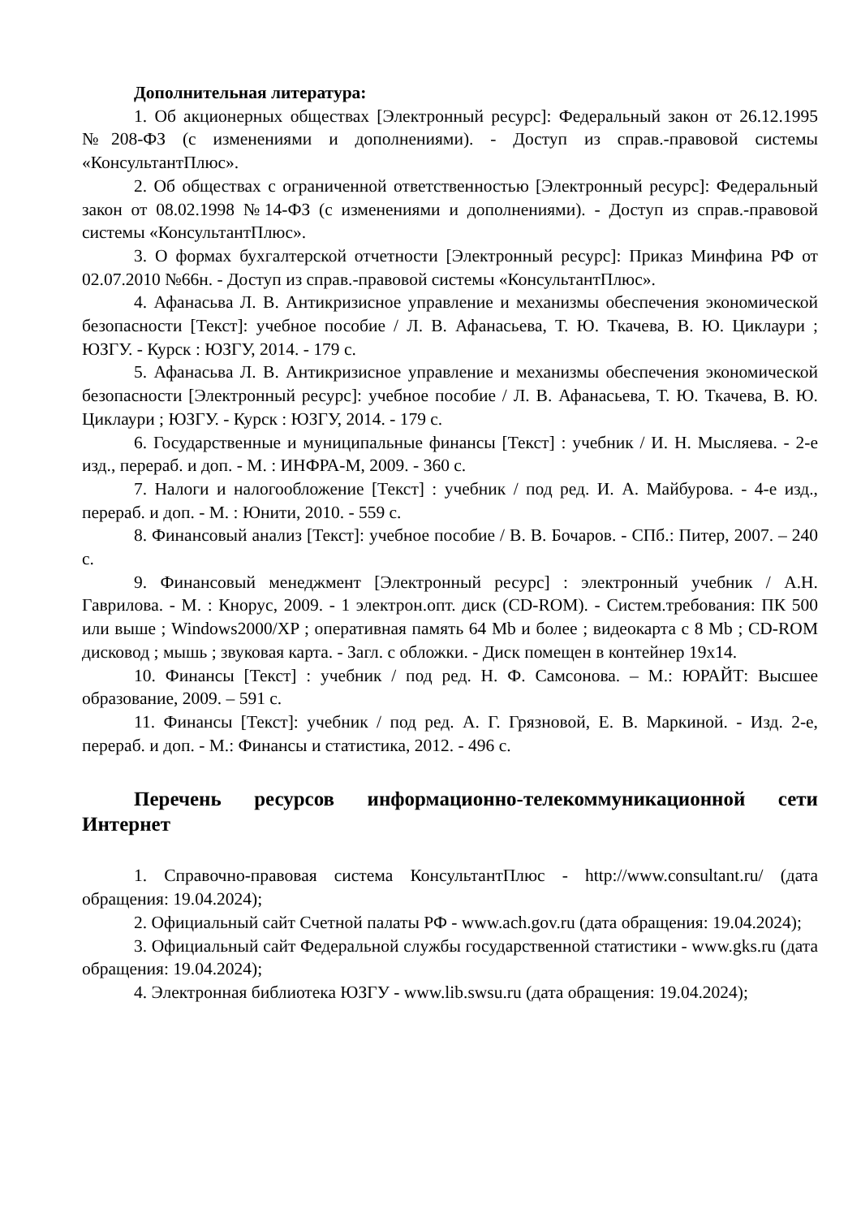Дополнительная литература:
1. Об акционерных обществах [Электронный ресурс]: Федеральный закон от 26.12.1995 №208-ФЗ (с изменениями и дополнениями). - Доступ из справ.-правовой системы «КонсультантПлюс».
2. Об обществах с ограниченной ответственностью [Электронный ресурс]: Федеральный закон от 08.02.1998 №14-ФЗ (с изменениями и дополнениями). - Доступ из справ.-правовой системы «КонсультантПлюс».
3. О формах бухгалтерской отчетности [Электронный ресурс]: Приказ Минфина РФ от 02.07.2010 №66н. - Доступ из справ.-правовой системы «КонсультантПлюс».
4. Афанасьва Л. В. Антикризисное управление и механизмы обеспечения экономической безопасности [Текст]: учебное пособие / Л. В. Афанасьева, Т. Ю. Ткачева, В. Ю. Циклаури ; ЮЗГУ. - Курск : ЮЗГУ, 2014. - 179 с.
5. Афанасьва Л. В. Антикризисное управление и механизмы обеспечения экономической безопасности [Электронный ресурс]: учебное пособие / Л. В. Афанасьева, Т. Ю. Ткачева, В. Ю. Циклаури ; ЮЗГУ. - Курск : ЮЗГУ, 2014. - 179 с.
6. Государственные и муниципальные финансы [Текст] : учебник / И. Н. Мысляева. - 2-е изд., перераб. и доп. - М. : ИНФРА-М, 2009. - 360 с.
7. Налоги и налогообложение [Текст] : учебник / под ред. И. А. Майбурова. - 4-е изд., перераб. и доп. - М. : Юнити, 2010. - 559 с.
8. Финансовый анализ [Текст]: учебное пособие / В. В. Бочаров. - СПб.: Питер, 2007. – 240 с.
9. Финансовый менеджмент [Электронный ресурс] : электронный учебник / А.Н. Гаврилова. - М. : Кнорус, 2009. - 1 электрон.опт. диск (CD-ROM). - Систем.требования: ПК 500 или выше ; Windows2000/XP ; оперативная память 64 Mb и более ; видеокарта с 8 Mb ; CD-ROM дисковод ; мышь ; звуковая карта. - Загл. с обложки. - Диск помещен в контейнер 19x14.
10. Финансы [Текст] : учебник / под ред. Н. Ф. Самсонова. – М.: ЮРАЙТ: Высшее образование, 2009. – 591 с.
11. Финансы [Текст]: учебник / под ред. А. Г. Грязновой, Е. В. Маркиной. - Изд. 2-е, перераб. и доп. - М.: Финансы и статистика, 2012. - 496 с.
Перечень ресурсов информационно-телекоммуникационной сети Интернет
1. Справочно-правовая система КонсультантПлюс - http://www.consultant.ru/ (дата обращения: 19.04.2024);
2. Официальный сайт Счетной палаты РФ - www.ach.gov.ru (дата обращения: 19.04.2024);
3. Официальный сайт Федеральной службы государственной статистики - www.gks.ru (дата обращения: 19.04.2024);
4. Электронная библиотека ЮЗГУ - www.lib.swsu.ru (дата обращения: 19.04.2024);